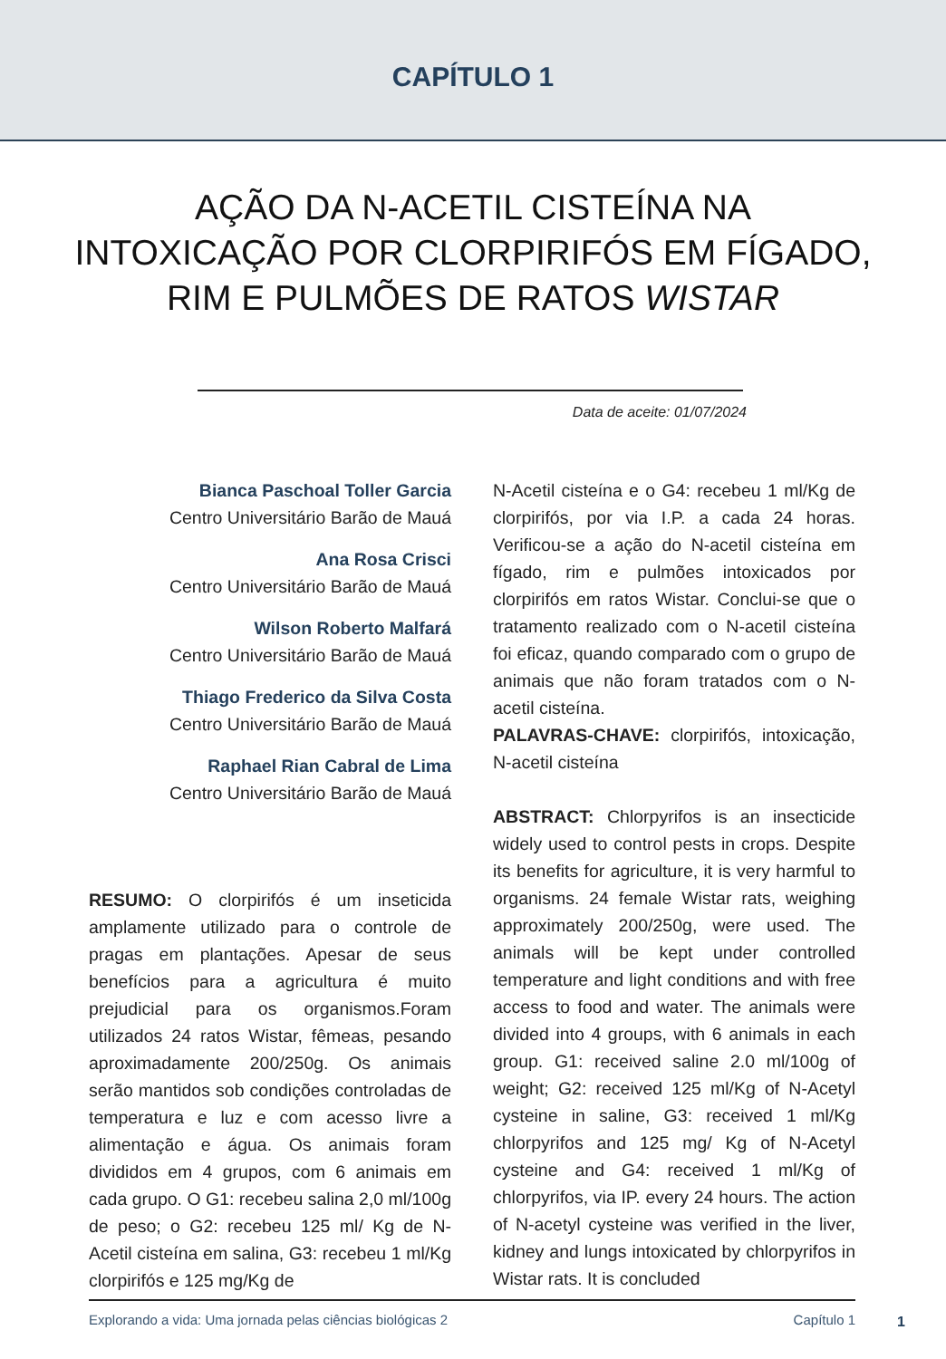CAPÍTULO 1
AÇÃO DA N-ACETIL CISTEÍNA NA INTOXICAÇÃO POR CLORPIRIFÓS EM FÍGADO, RIM E PULMÕES DE RATOS WISTAR
Data de aceite: 01/07/2024
Bianca Paschoal Toller Garcia
Centro Universitário Barão de Mauá
Ana Rosa Crisci
Centro Universitário Barão de Mauá
Wilson Roberto Malfará
Centro Universitário Barão de Mauá
Thiago Frederico da Silva Costa
Centro Universitário Barão de Mauá
Raphael Rian Cabral de Lima
Centro Universitário Barão de Mauá
RESUMO: O clorpirifós é um inseticida amplamente utilizado para o controle de pragas em plantações. Apesar de seus benefícios para a agricultura é muito prejudicial para os organismos.Foram utilizados 24 ratos Wistar, fêmeas, pesando aproximadamente 200/250g. Os animais serão mantidos sob condições controladas de temperatura e luz e com acesso livre a alimentação e água. Os animais foram divididos em 4 grupos, com 6 animais em cada grupo. O G1: recebeu salina 2,0 ml/100g de peso; o G2: recebeu 125 ml/ Kg de N-Acetil cisteína em salina, G3: recebeu 1 ml/Kg clorpirifós e 125 mg/Kg de
N-Acetil cisteína e o G4: recebeu 1 ml/Kg de clorpirifós, por via I.P. a cada 24 horas. Verificou-se a ação do N-acetil cisteína em fígado, rim e pulmões intoxicados por clorpirifós em ratos Wistar. Conclui-se que o tratamento realizado com o N-acetil cisteína foi eficaz, quando comparado com o grupo de animais que não foram tratados com o N- acetil cisteína.
PALAVRAS-CHAVE: clorpirifós, intoxicação, N-acetil cisteína
ABSTRACT: Chlorpyrifos is an insecticide widely used to control pests in crops. Despite its benefits for agriculture, it is very harmful to organisms. 24 female Wistar rats, weighing approximately 200/250g, were used. The animals will be kept under controlled temperature and light conditions and with free access to food and water. The animals were divided into 4 groups, with 6 animals in each group. G1: received saline 2.0 ml/100g of weight; G2: received 125 ml/Kg of N-Acetyl cysteine in saline, G3: received 1 ml/Kg chlorpyrifos and 125 mg/ Kg of N-Acetyl cysteine and G4: received 1 ml/Kg of chlorpyrifos, via IP. every 24 hours. The action of N-acetyl cysteine was verified in the liver, kidney and lungs intoxicated by chlorpyrifos in Wistar rats. It is concluded
Explorando a vida: Uma jornada pelas ciências biológicas 2 Capítulo 1
1